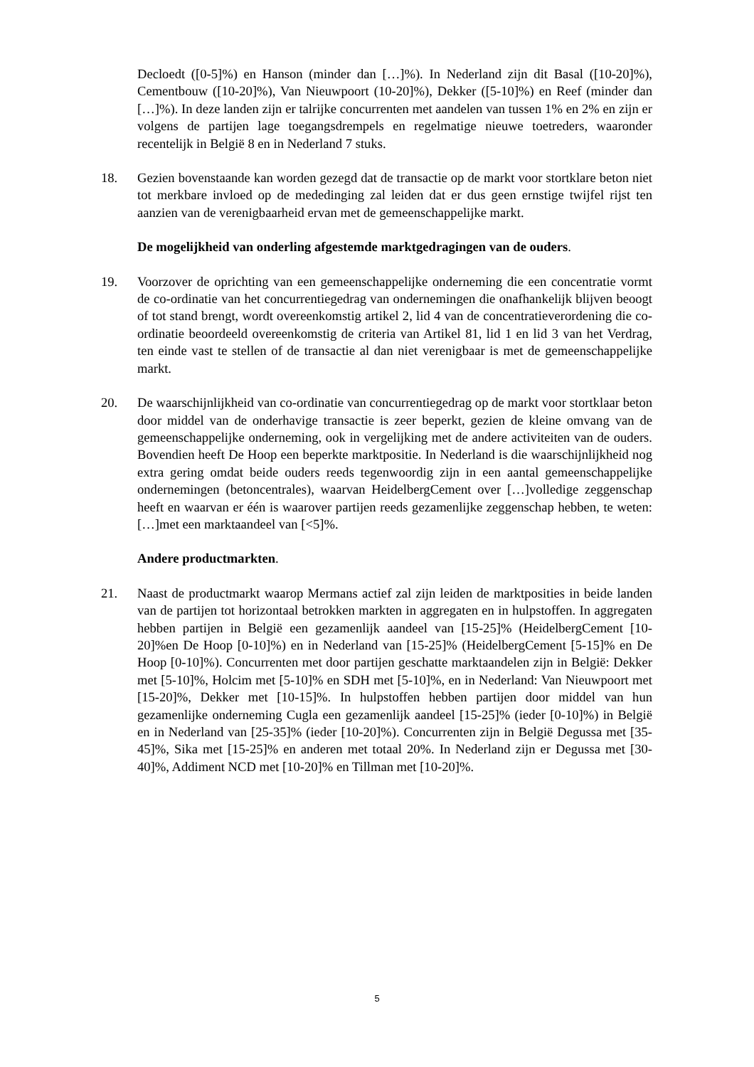Decloedt ([0-5]%) en Hanson (minder dan […]%). In Nederland zijn dit Basal ([10-20]%), Cementbouw ([10-20]%), Van Nieuwpoort (10-20]%), Dekker ([5-10]%) en Reef (minder dan […]%). In deze landen zijn er talrijke concurrenten met aandelen van tussen 1% en 2% en zijn er volgens de partijen lage toegangsdrempels en regelmatige nieuwe toetreders, waaronder recentelijk in België 8 en in Nederland 7 stuks.
18. Gezien bovenstaande kan worden gezegd dat de transactie op de markt voor stortklare beton niet tot merkbare invloed op de mededinging zal leiden dat er dus geen ernstige twijfel rijst ten aanzien van de verenigbaarheid ervan met de gemeenschappelijke markt.
De mogelijkheid van onderling afgestemde marktgedragingen van de ouders.
19. Voorzover de oprichting van een gemeenschappelijke onderneming die een concentratie vormt de co-ordinatie van het concurrentiegedrag van ondernemingen die onafhankelijk blijven beoogt of tot stand brengt, wordt overeenkomstig artikel 2, lid 4 van de concentratieverordening die co-ordinatie beoordeeld overeenkomstig de criteria van Artikel 81, lid 1 en lid 3 van het Verdrag, ten einde vast te stellen of de transactie al dan niet verenigbaar is met de gemeenschappelijke markt.
20. De waarschijnlijkheid van co-ordinatie van concurrentiegedrag op de markt voor stortklaar beton door middel van de onderhavige transactie is zeer beperkt, gezien de kleine omvang van de gemeenschappelijke onderneming, ook in vergelijking met de andere activiteiten van de ouders. Bovendien heeft De Hoop een beperkte marktpositie. In Nederland is die waarschijnlijkheid nog extra gering omdat beide ouders reeds tegenwoordig zijn in een aantal gemeenschappelijke ondernemingen (betoncentrales), waarvan HeidelbergCement over […]volledige zeggenschap heeft en waarvan er één is waarover partijen reeds gezamenlijke zeggenschap hebben, te weten: […]met een marktaandeel van [<5]%.
Andere productmarkten.
21. Naast de productmarkt waarop Mermans actief zal zijn leiden de marktposities in beide landen van de partijen tot horizontaal betrokken markten in aggregaten en in hulpstoffen. In aggregaten hebben partijen in België een gezamenlijk aandeel van [15-25]% (HeidelbergCement [10-20]%en De Hoop [0-10]%) en in Nederland van [15-25]% (HeidelbergCement [5-15]% en De Hoop [0-10]%). Concurrenten met door partijen geschatte marktaandelen zijn in België: Dekker met [5-10]%, Holcim met [5-10]% en SDH met [5-10]%, en in Nederland: Van Nieuwpoort met [15-20]%, Dekker met [10-15]%. In hulpstoffen hebben partijen door middel van hun gezamenlijke onderneming Cugla een gezamenlijk aandeel [15-25]% (ieder [0-10]%) in België en in Nederland van [25-35]% (ieder [10-20]%). Concurrenten zijn in België Degussa met [35-45]%, Sika met [15-25]% en anderen met totaal 20%. In Nederland zijn er Degussa met [30-40]%, Addiment NCD met [10-20]% en Tillman met [10-20]%.
5